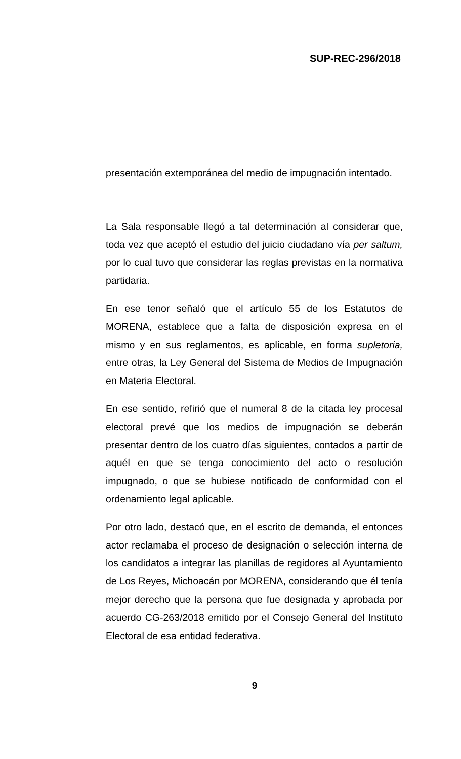SUP-REC-296/2018
presentación extemporánea del medio de impugnación intentado.
La Sala responsable llegó a tal determinación al considerar que, toda vez que aceptó el estudio del juicio ciudadano vía per saltum, por lo cual tuvo que considerar las reglas previstas en la normativa partidaria.
En ese tenor señaló que el artículo 55 de los Estatutos de MORENA, establece que a falta de disposición expresa en el mismo y en sus reglamentos, es aplicable, en forma supletoria, entre otras, la Ley General del Sistema de Medios de Impugnación en Materia Electoral.
En ese sentido, refirió que el numeral 8 de la citada ley procesal electoral prevé que los medios de impugnación se deberán presentar dentro de los cuatro días siguientes, contados a partir de aquél en que se tenga conocimiento del acto o resolución impugnado, o que se hubiese notificado de conformidad con el ordenamiento legal aplicable.
Por otro lado, destacó que, en el escrito de demanda, el entonces actor reclamaba el proceso de designación o selección interna de los candidatos a integrar las planillas de regidores al Ayuntamiento de Los Reyes, Michoacán por MORENA, considerando que él tenía mejor derecho que la persona que fue designada y aprobada por acuerdo CG-263/2018 emitido por el Consejo General del Instituto Electoral de esa entidad federativa.
9